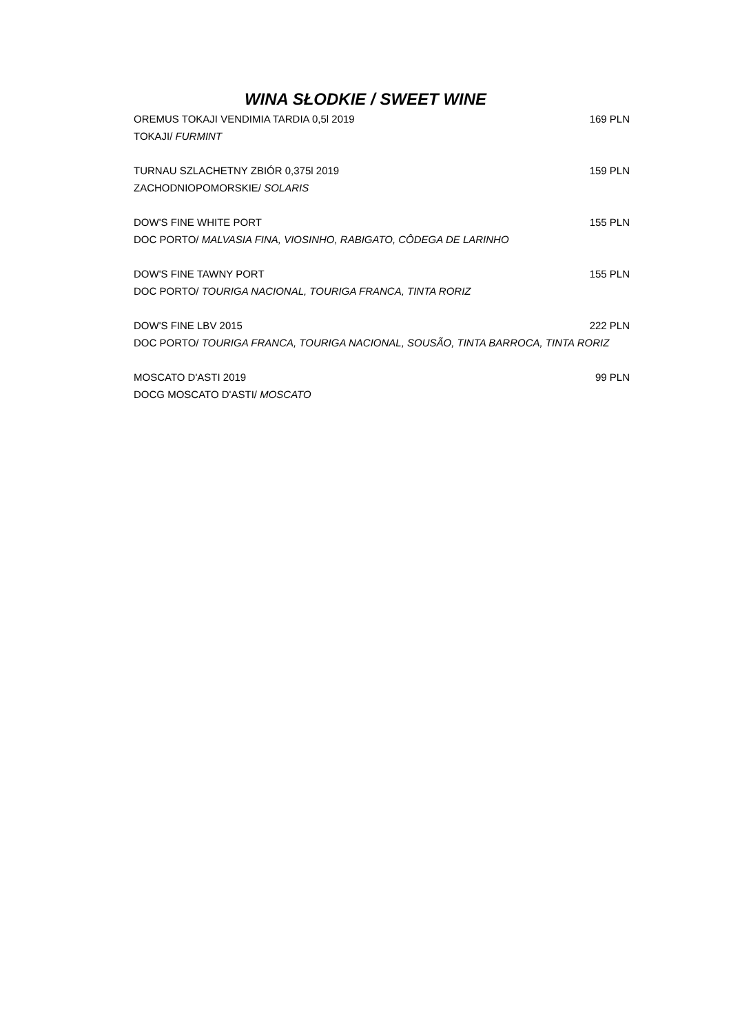WINA SŁODKIE / SWEET WINE
OREMUS TOKAJI VENDIMIA TARDIA 0,5l 2019 169 PLN
TOKAJI/ FURMINT
TURNAU SZLACHETNY ZBIÓR 0,375l 2019 159 PLN
ZACHODNIOPOMORSKIE/ SOLARIS
DOW'S FINE WHITE PORT 155 PLN
DOC PORTO/ MALVASIA FINA, VIOSINHO, RABIGATO, CÔDEGA DE LARINHO
DOW'S FINE TAWNY PORT 155 PLN
DOC PORTO/ TOURIGA NACIONAL, TOURIGA FRANCA, TINTA RORIZ
DOW'S FINE LBV 2015 222 PLN
DOC PORTO/ TOURIGA FRANCA, TOURIGA NACIONAL, SOUSÃO, TINTA BARROCA, TINTA RORIZ
MOSCATO D'ASTI 2019 99 PLN
DOCG MOSCATO D'ASTI/ MOSCATO